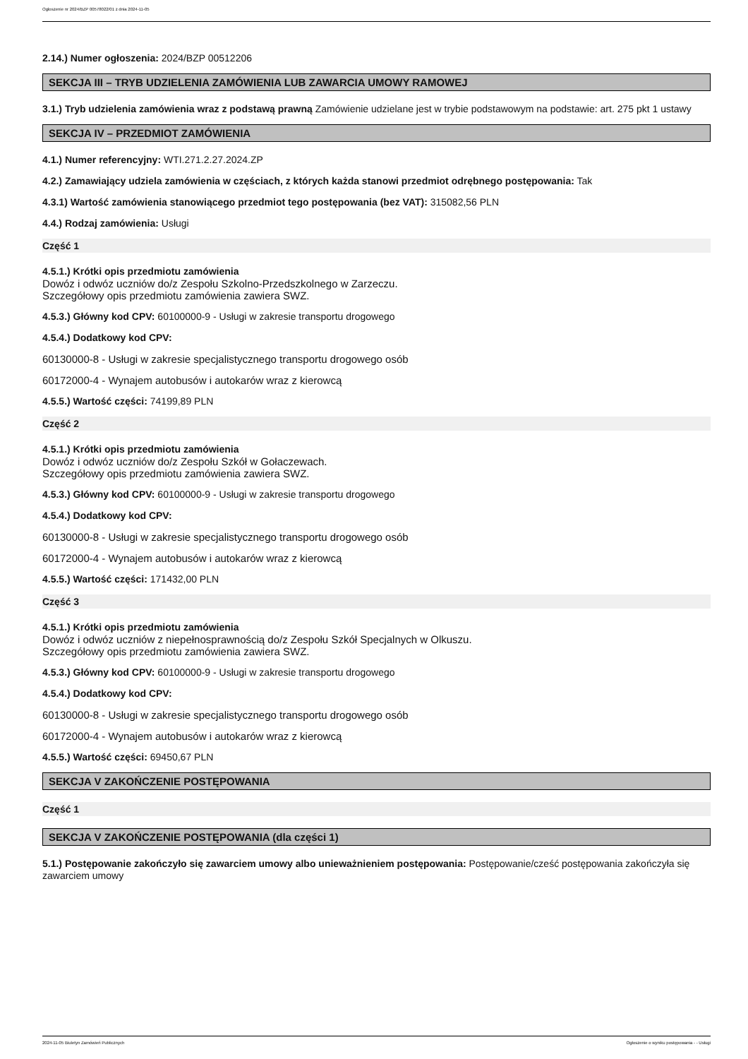Ogłoszenie nr 2024/BZP 00578022/01 z dnia 2024-11-05
2.14.) Numer ogłoszenia: 2024/BZP 00512206
SEKCJA III – TRYB UDZIELENIA ZAMÓWIENIA LUB ZAWARCIA UMOWY RAMOWEJ
3.1.) Tryb udzielenia zamówienia wraz z podstawą prawną Zamówienie udzielane jest w trybie podstawowym na podstawie: art. 275 pkt 1 ustawy
SEKCJA IV – PRZEDMIOT ZAMÓWIENIA
4.1.) Numer referencyjny: WTI.271.2.27.2024.ZP
4.2.) Zamawiający udziela zamówienia w częściach, z których każda stanowi przedmiot odrębnego postępowania: Tak
4.3.1) Wartość zamówienia stanowiącego przedmiot tego postępowania (bez VAT): 315082,56 PLN
4.4.) Rodzaj zamówienia: Usługi
Część 1
4.5.1.) Krótki opis przedmiotu zamówienia
Dowóz i odwóz uczniów do/z Zespołu Szkolno-Przedszkolnego w Zarzeczu.
Szczegółowy opis przedmiotu zamówienia zawiera SWZ.
4.5.3.) Główny kod CPV: 60100000-9 - Usługi w zakresie transportu drogowego
4.5.4.) Dodatkowy kod CPV:
60130000-8 - Usługi w zakresie specjalistycznego transportu drogowego osób
60172000-4 - Wynajem autobusów i autokarów wraz z kierowcą
4.5.5.) Wartość części: 74199,89 PLN
Część 2
4.5.1.) Krótki opis przedmiotu zamówienia
Dowóz i odwóz uczniów do/z Zespołu Szkół w Gołaczewach.
Szczegółowy opis przedmiotu zamówienia zawiera SWZ.
4.5.3.) Główny kod CPV: 60100000-9 - Usługi w zakresie transportu drogowego
4.5.4.) Dodatkowy kod CPV:
60130000-8 - Usługi w zakresie specjalistycznego transportu drogowego osób
60172000-4 - Wynajem autobusów i autokarów wraz z kierowcą
4.5.5.) Wartość części: 171432,00 PLN
Część 3
4.5.1.) Krótki opis przedmiotu zamówienia
Dowóz i odwóz uczniów z niepełnosprawnością do/z Zespołu Szkół Specjalnych w Olkuszu.
Szczegółowy opis przedmiotu zamówienia zawiera SWZ.
4.5.3.) Główny kod CPV: 60100000-9 - Usługi w zakresie transportu drogowego
4.5.4.) Dodatkowy kod CPV:
60130000-8 - Usługi w zakresie specjalistycznego transportu drogowego osób
60172000-4 - Wynajem autobusów i autokarów wraz z kierowcą
4.5.5.) Wartość części: 69450,67 PLN
SEKCJA V ZAKOŃCZENIE POSTĘPOWANIA
Część 1
SEKCJA V ZAKOŃCZENIE POSTĘPOWANIA (dla części 1)
5.1.) Postępowanie zakończyło się zawarciem umowy albo unieważnieniem postępowania: Postępowanie/cześć postępowania zakończyła się zawarciem umowy
2024-11-05 Biuletyn Zamówień Publicznych Ogłoszenie o wyniku postępowania - - Usługi